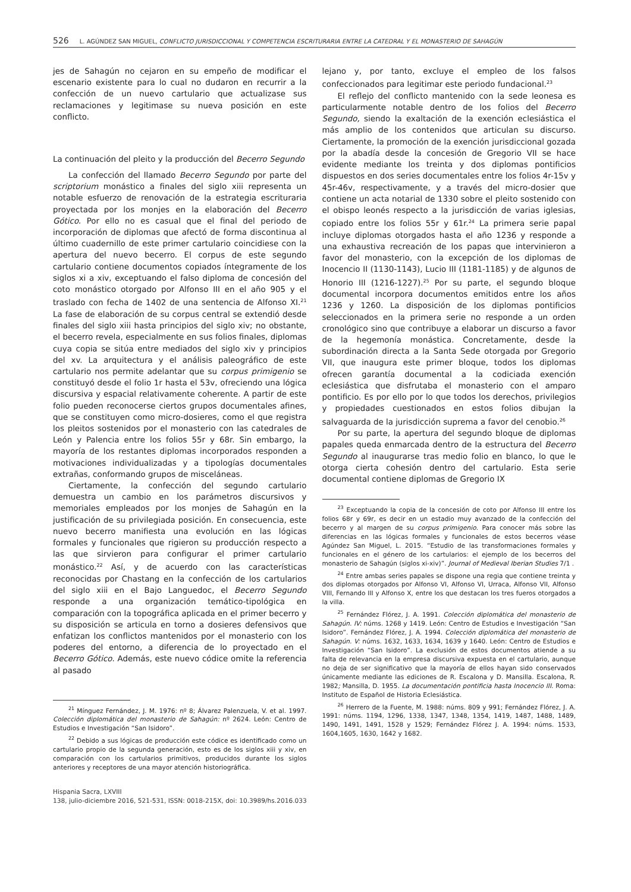526 L. AGÚNDEZ SAN MIGUEL, CONFLICTO JURISDICCIONAL Y COMPETENCIA ESCRITURARIA ENTRE LA CATEDRAL Y EL MONASTERIO DE SAHAGÚN
jes de Sahagún no cejaron en su empeño de modificar el escenario existente para lo cual no dudaron en recurrir a la confección de un nuevo cartulario que actualizase sus reclamaciones y legitimase su nueva posición en este conflicto.
La continuación del pleito y la producción del Becerro Segundo
La confección del llamado Becerro Segundo por parte del scriptorium monástico a finales del siglo xiii representa un notable esfuerzo de renovación de la estrategia escrituraria proyectada por los monjes en la elaboración del Becerro Gótico. Por ello no es casual que el final del periodo de incorporación de diplomas que afectó de forma discontinua al último cuadernillo de este primer cartulario coincidiese con la apertura del nuevo becerro. El corpus de este segundo cartulario contiene documentos copiados íntegramente de los siglos xi a xiv, exceptuando el falso diploma de concesión del coto monástico otorgado por Alfonso III en el año 905 y el traslado con fecha de 1402 de una sentencia de Alfonso XI.<sup>21</sup> La fase de elaboración de su corpus central se extendió desde finales del siglo xiii hasta principios del siglo xiv; no obstante, el becerro revela, especialmente en sus folios finales, diplomas cuya copia se sitúa entre mediados del siglo xiv y principios del xv. La arquitectura y el análisis paleográfico de este cartulario nos permite adelantar que su corpus primigenio se constituyó desde el folio 1r hasta el 53v, ofreciendo una lógica discursiva y espacial relativamente coherente. A partir de este folio pueden reconocerse ciertos grupos documentales afines, que se constituyen como micro-dosieres, como el que registra los pleitos sostenidos por el monasterio con las catedrales de León y Palencia entre los folios 55r y 68r. Sin embargo, la mayoría de los restantes diplomas incorporados responden a motivaciones individualizadas y a tipologías documentales extrañas, conformando grupos de misceláneas.
Ciertamente, la confección del segundo cartulario demuestra un cambio en los parámetros discursivos y memoriales empleados por los monjes de Sahagún en la justificación de su privilegiada posición. En consecuencia, este nuevo becerro manifiesta una evolución en las lógicas formales y funcionales que rigieron su producción respecto a las que sirvieron para configurar el primer cartulario monástico.<sup>22</sup> Así, y de acuerdo con las características reconocidas por Chastang en la confección de los cartularios del siglo xiii en el Bajo Languedoc, el Becerro Segundo responde a una organización temático-tipológica en comparación con la topográfica aplicada en el primer becerro y su disposición se articula en torno a dosieres defensivos que enfatizan los conflictos mantenidos por el monasterio con los poderes del entorno, a diferencia de lo proyectado en el Becerro Gótico. Además, este nuevo códice omite la referencia al pasado
<sup>21</sup> Mínguez Fernández, J. M. 1976: nº 8; Álvarez Palenzuela, V. et al. 1997. Colección diplomática del monasterio de Sahagún: nº 2624. León: Centro de Estudios e Investigación “San Isidoro”.
<sup>22</sup> Debido a sus lógicas de producción este códice es identificado como un cartulario propio de la segunda generación, esto es de los siglos xiii y xiv, en comparación con los cartularios primitivos, producidos durante los siglos anteriores y receptores de una mayor atención historiográfica.
lejano y, por tanto, excluye el empleo de los falsos confeccionados para legitimar este periodo fundacional.<sup>23</sup>
El reflejo del conflicto mantenido con la sede leonesa es particularmente notable dentro de los folios del Becerro Segundo, siendo la exaltación de la exención eclesiástica el más amplio de los contenidos que articulan su discurso. Ciertamente, la promoción de la exención jurisdiccional gozada por la abadía desde la concesión de Gregorio VII se hace evidente mediante los treinta y dos diplomas pontificios dispuestos en dos series documentales entre los folios 4r-15v y 45r-46v, respectivamente, y a través del micro-dosier que contiene un acta notarial de 1330 sobre el pleito sostenido con el obispo leonés respecto a la jurisdicción de varias iglesias, copiado entre los folios 55r y 61r.<sup>24</sup> La primera serie papal incluye diplomas otorgados hasta el año 1236 y responde a una exhaustiva recreación de los papas que intervinieron a favor del monasterio, con la excepción de los diplomas de Inocencio II (1130-1143), Lucio III (1181-1185) y de algunos de Honorio III (1216-1227).<sup>25</sup> Por su parte, el segundo bloque documental incorpora documentos emitidos entre los años 1236 y 1260. La disposición de los diplomas pontificios seleccionados en la primera serie no responde a un orden cronológico sino que contribuye a elaborar un discurso a favor de la hegemonía monástica. Concretamente, desde la subordinación directa a la Santa Sede otorgada por Gregorio VII, que inaugura este primer bloque, todos los diplomas ofrecen garantía documental a la codiciada exención eclesiástica que disfrutaba el monasterio con el amparo pontificio. Es por ello por lo que todos los derechos, privilegios y propiedades cuestionados en estos folios dibujan la salvaguarda de la jurisdicción suprema a favor del cenobio.<sup>26</sup>
Por su parte, la apertura del segundo bloque de diplomas papales queda enmarcada dentro de la estructura del Becerro Segundo al inaugurarse tras medio folio en blanco, lo que le otorga cierta cohesión dentro del cartulario. Esta serie documental contiene diplomas de Gregorio IX
<sup>23</sup> Exceptuando la copia de la concesión de coto por Alfonso III entre los folios 68r y 69r, es decir en un estadio muy avanzado de la confección del becerro y al margen de su corpus primigenio. Para conocer más sobre las diferencias en las lógicas formales y funcionales de estos becerros véase Agúndez San Miguel, L. 2015. “Estudio de las transformaciones formales y funcionales en el género de los cartularios: el ejemplo de los becerros del monasterio de Sahagún (siglos xi-xiv)”. Journal of Medieval Iberian Studies 7/1 .
<sup>24</sup> Entre ambas series papales se dispone una regia que contiene treinta y dos diplomas otorgados por Alfonso VI, Alfonso VI, Urraca, Alfonso VII, Alfonso VIII, Fernando III y Alfonso X, entre los que destacan los tres fueros otorgados a la villa.
<sup>25</sup> Fernández Flórez, J. A. 1991. Colección diplomática del monasterio de Sahagún. IV: núms. 1268 y 1419. León: Centro de Estudios e Investigación “San Isidoro”. Fernández Flórez, J. A. 1994. Colección diplomática del monasterio de Sahagún. V: núms. 1632, 1633, 1634, 1639 y 1640. León: Centro de Estudios e Investigación “San Isidoro”. La exclusión de estos documentos atiende a su falta de relevancia en la empresa discursiva expuesta en el cartulario, aunque no deja de ser significativo que la mayoría de ellos hayan sido conservados únicamente mediante las ediciones de R. Escalona y D. Mansilla. Escalona, R. 1982; Mansilla, D. 1955. La documentación pontificia hasta Inocencio III. Roma: Instituto de Español de Historia Eclesiástica.
<sup>26</sup> Herrero de la Fuente, M. 1988: núms. 809 y 991; Fernández Flórez, J. A. 1991: núms. 1194, 1296, 1338, 1347, 1348, 1354, 1419, 1487, 1488, 1489, 1490, 1491, 1491, 1528 y 1529; Fernández Flórez J. A. 1994: núms. 1533, 1604,1605, 1630, 1642 y 1682.
Hispania Sacra, LXVIII
138, julio-diciembre 2016, 521-531, ISSN: 0018-215X, doi: 10.3989/hs.2016.033